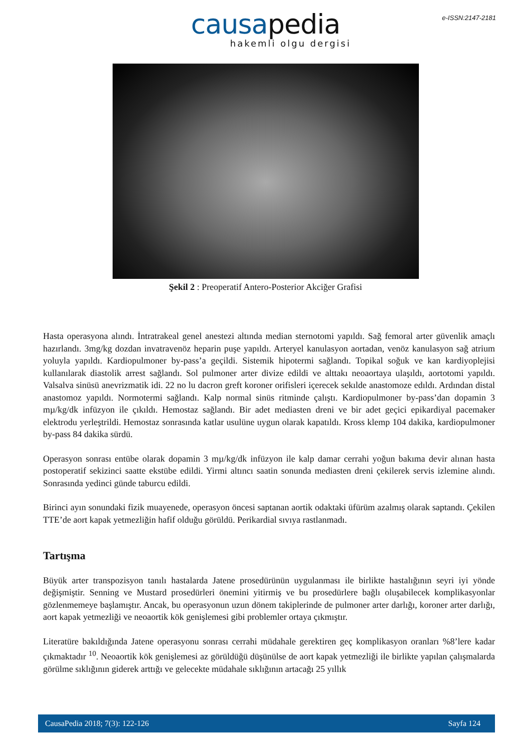e-ISSN:2147-2181
causapedia
hakemli olgu dergisi
Şekil 2 : Preoperatif Antero-Posterior Akciğer Grafisi
Hasta operasyona alındı. İntratrakeal genel anestezi altında median sternotomi yapıldı. Sağ femoral arter güvenlik amaçlı hazırlandı. 3mg/kg dozdan invatravenöz heparin puşe yapıldı. Arteryel kanulasyon aortadan, venöz kanulasyon sağ atrium yoluyla yapıldı. Kardiopulmoner by-pass’a geçildi. Sistemik hipotermi sağlandı. Topikal soğuk ve kan kardiyoplejisi kullanılarak diastolik arrest sağlandı. Sol pulmoner arter divize edildi ve alttakı neoaortaya ulaşıldı, aortotomi yapıldı. Valsalva sinüsü anevrizmatik idi. 22 no lu dacron greft koroner orifisleri içerecek sekılde anastomoze edıldı. Ardından distal anastomoz yapıldı. Normotermi sağlandı. Kalp normal sinüs ritminde çalıştı. Kardiopulmoner by-pass’dan dopamin 3 mµ/kg/dk infüzyon ile çıkıldı. Hemostaz sağlandı. Bir adet mediasten dreni ve bir adet geçici epikardiyal pacemaker elektrodu yerleştrildi. Hemostaz sonrasında katlar usulüne uygun olarak kapatıldı. Kross klemp 104 dakika, kardiopulmoner by-pass 84 dakika sürdü.
Operasyon sonrası entübe olarak dopamin 3 mµ/kg/dk infüzyon ile kalp damar cerrahi yoğun bakıma devir alınan hasta postoperatif sekizinci saatte ekstübe edildi. Yirmi altıncı saatin sonunda mediasten dreni çekilerek servis izlemine alındı. Sonrasında yedinci günde taburcu edildi.
Birinci ayın sonundaki fizik muayenede, operasyon öncesi saptanan aortik odaktaki üfürüm azalmış olarak saptandı. Çekilen TTE’de aort kapak yetmezliğin hafif olduğu görüldü. Perikardial sıvıya rastlanmadı.
Tartışma
Büyük arter transpozisyon tanılı hastalarda Jatene prosedürünün uygulanması ile birlikte hastalığının seyri iyi yönde değişmiştir. Senning ve Mustard prosedürleri önemini yitirmiş ve bu prosedürlere bağlı oluşabilecek komplikasyonlar gözlenmemeye başlamıştır. Ancak, bu operasyonun uzun dönem takiplerinde de pulmoner arter darlığı, koroner arter darlığı, aort kapak yetmezliği ve neoaortik kök genişlemesi gibi problemler ortaya çıkmıştır.
Literatüre bakıldığında Jatene operasyonu sonrası cerrahi müdahale gerektiren geç komplikasyon oranları %8’lere kadar çıkmaktadır <sup>10</sup>. Neoaortik kök genişlemesi az görüldüğü düşünülse de aort kapak yetmezliği ile birlikte yapılan çalışmalarda görülme sıklığının giderek arttığı ve gelecekte müdahale sıklığının artacağı 25 yıllık
CausaPedia 2018; 7(3): 122-126 Sayfa 124